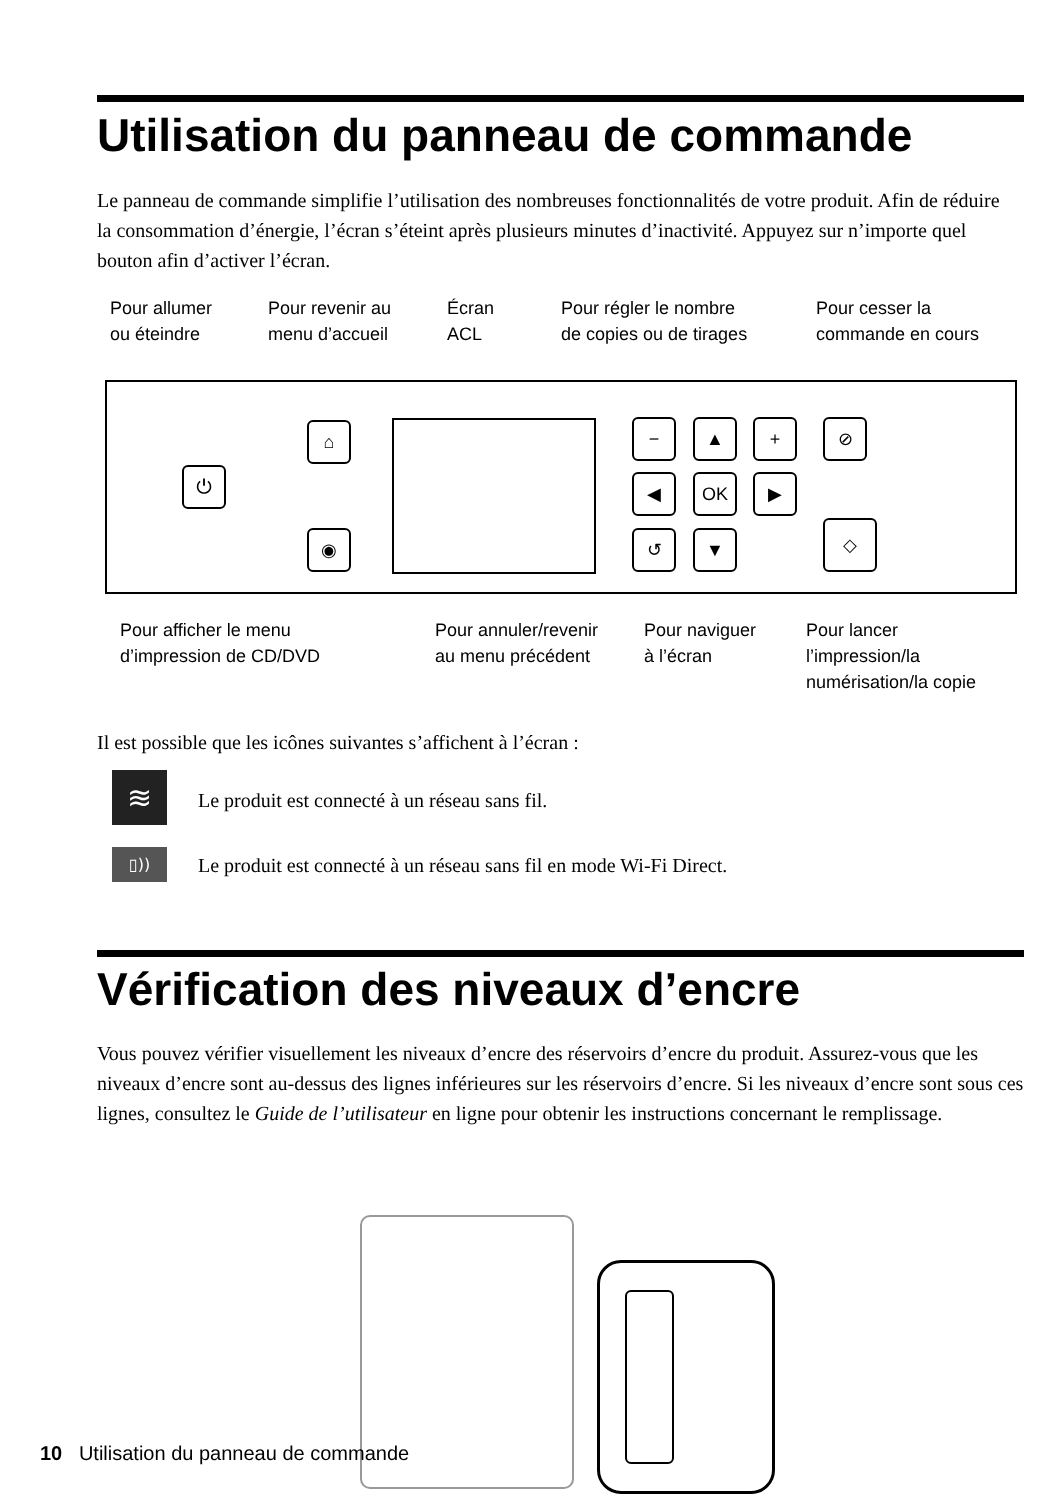Utilisation du panneau de commande
Le panneau de commande simplifie l’utilisation des nombreuses fonctionnalités de votre produit. Afin de réduire la consommation d’énergie, l’écran s’éteint après plusieurs minutes d’inactivité. Appuyez sur n’importe quel bouton afin d’activer l’écran.
Pour allumer
ou éteindre
Pour revenir au
menu d’accueil
Écran
ACL
Pour régler le nombre
de copies ou de tirages
Pour cesser la
commande en cours
⏻
⌂
◉
− ▲ +
◀ OK ▶
↺ ▼
⊘
◇
Pour afficher le menu
d’impression de CD/DVD
Pour annuler/revenir
au menu précédent
Pour naviguer
à l’écran
Pour lancer
l’impression/la
numérisation/la copie
Il est possible que les icônes suivantes s’affichent à l’écran :
≋
Le produit est connecté à un réseau sans fil.
▯))
Le produit est connecté à un réseau sans fil en mode Wi-Fi Direct.
Vérification des niveaux d’encre
Vous pouvez vérifier visuellement les niveaux d’encre des réservoirs d’encre du produit. Assurez-vous que les niveaux d’encre sont au-dessus des lignes inférieures sur les réservoirs d’encre. Si les niveaux d’encre sont sous ces lignes, consultez le Guide de l’utilisateur en ligne pour obtenir les instructions concernant le remplissage.
10 Utilisation du panneau de commande